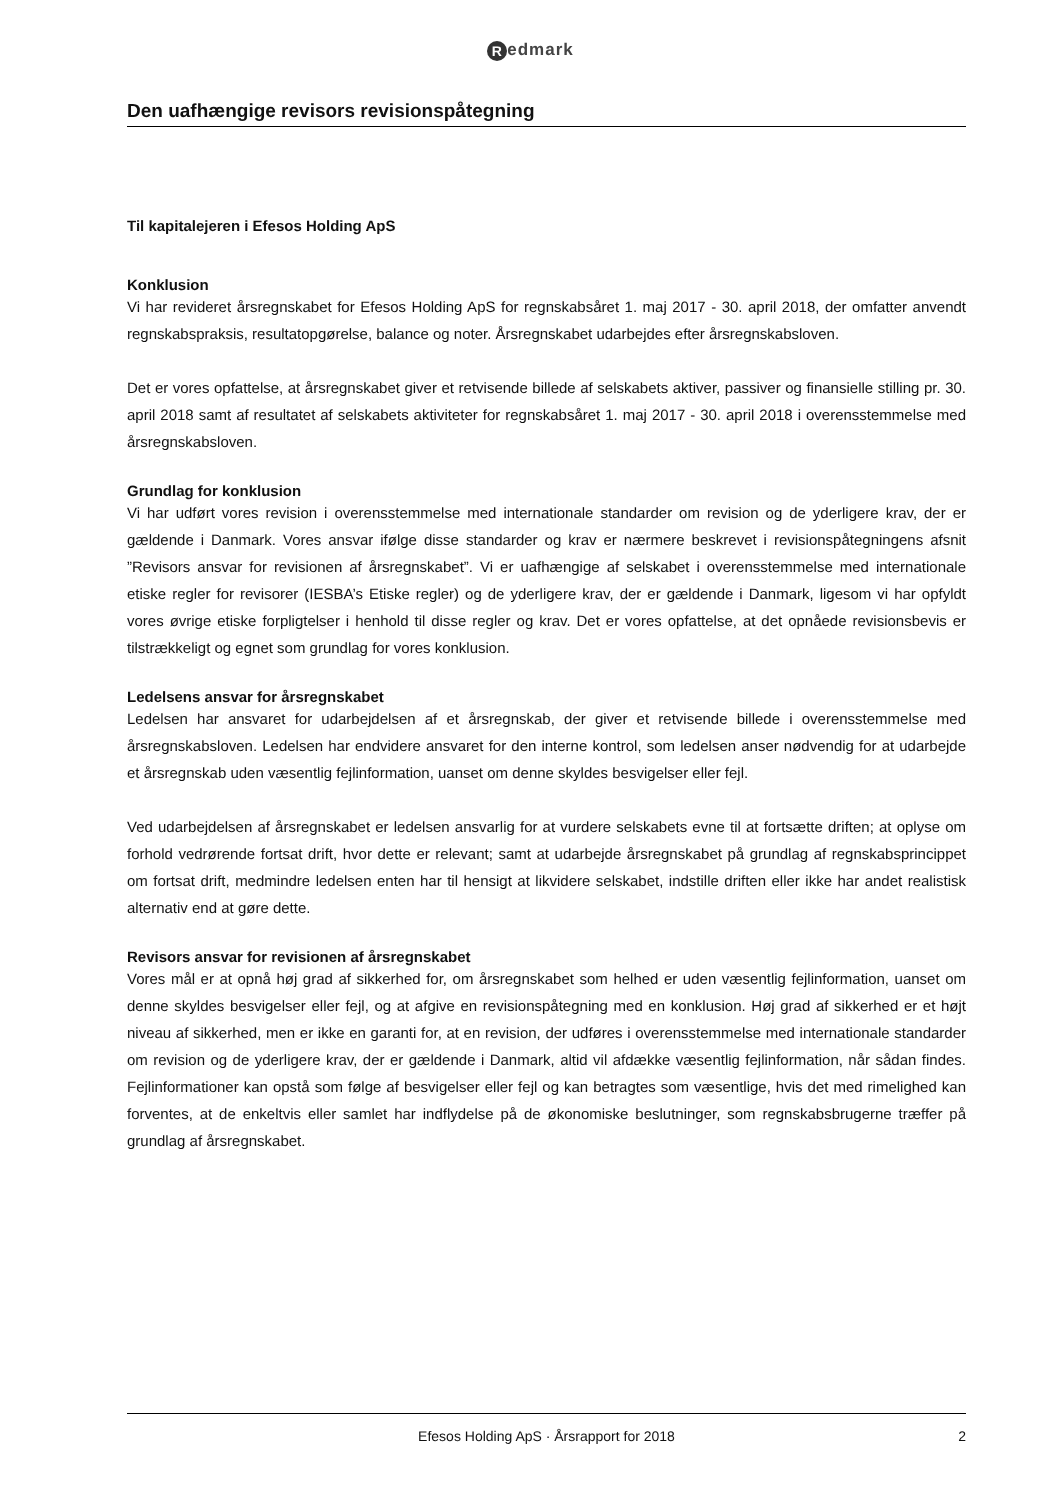Redmark
Den uafhængige revisors revisionspåtegning
Til kapitalejeren i Efesos Holding ApS
Konklusion
Vi har revideret årsregnskabet for Efesos Holding ApS for regnskabsåret 1. maj 2017 - 30. april 2018, der omfatter anvendt regnskabspraksis, resultatopgørelse, balance og noter. Årsregnskabet udarbejdes efter årsregnskabsloven.
Det er vores opfattelse, at årsregnskabet giver et retvisende billede af selskabets aktiver, passiver og finansielle stilling pr. 30. april 2018 samt af resultatet af selskabets aktiviteter for regnskabsåret 1. maj 2017 - 30. april 2018 i overensstemmelse med årsregnskabsloven.
Grundlag for konklusion
Vi har udført vores revision i overensstemmelse med internationale standarder om revision og de yderligere krav, der er gældende i Danmark. Vores ansvar ifølge disse standarder og krav er nærmere beskrevet i revisionspåtegningens afsnit ”Revisors ansvar for revisionen af årsregnskabet”. Vi er uafhængige af selskabet i overensstemmelse med internationale etiske regler for revisorer (IESBA’s Etiske regler) og de yderligere krav, der er gældende i Danmark, ligesom vi har opfyldt vores øvrige etiske forpligtelser i henhold til disse regler og krav. Det er vores opfattelse, at det opnåede revisionsbevis er tilstrækkeligt og egnet som grundlag for vores konklusion.
Ledelsens ansvar for årsregnskabet
Ledelsen har ansvaret for udarbejdelsen af et årsregnskab, der giver et retvisende billede i overensstemmelse med årsregnskabsloven. Ledelsen har endvidere ansvaret for den interne kontrol, som ledelsen anser nødvendig for at udarbejde et årsregnskab uden væsentlig fejlinformation, uanset om denne skyldes besvigelser eller fejl.
Ved udarbejdelsen af årsregnskabet er ledelsen ansvarlig for at vurdere selskabets evne til at fortsætte driften; at oplyse om forhold vedrørende fortsat drift, hvor dette er relevant; samt at udarbejde årsregnskabet på grundlag af regnskabsprincippet om fortsat drift, medmindre ledelsen enten har til hensigt at likvidere selskabet, indstille driften eller ikke har andet realistisk alternativ end at gøre dette.
Revisors ansvar for revisionen af årsregnskabet
Vores mål er at opnå høj grad af sikkerhed for, om årsregnskabet som helhed er uden væsentlig fejlinformation, uanset om denne skyldes besvigelser eller fejl, og at afgive en revisionspåtegning med en konklusion. Høj grad af sikkerhed er et højt niveau af sikkerhed, men er ikke en garanti for, at en revision, der udføres i overensstemmelse med internationale standarder om revision og de yderligere krav, der er gældende i Danmark, altid vil afdække væsentlig fejlinformation, når sådan findes. Fejlinformationer kan opstå som følge af besvigelser eller fejl og kan betragtes som væsentlige, hvis det med rimelighed kan forventes, at de enkeltvis eller samlet har indflydelse på de økonomiske beslutninger, som regnskabsbrugerne træffer på grundlag af årsregnskabet.
Efesos Holding ApS · Årsrapport for 2018 2